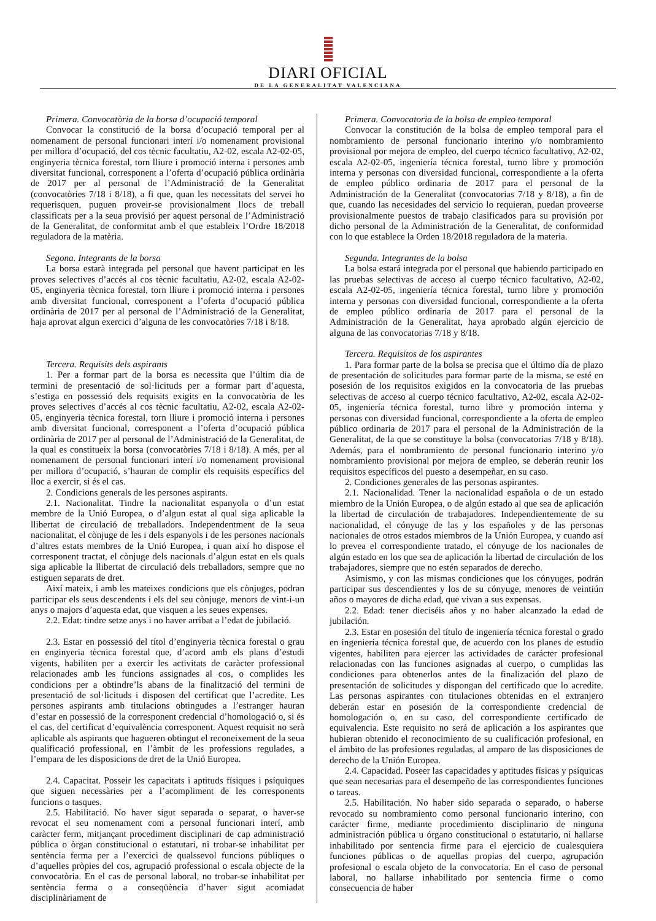DIARI OFICIAL
DE LA GENERALITAT VALENCIANA
Primera. Convocatòria de la borsa d’ocupació temporal
Convocar la constitució de la borsa d’ocupació temporal per al nomenament de personal funcionari interí i/o nomenament provisional per millora d’ocupació, del cos tècnic facultatiu, A2-02, escala A2-02-05, enginyeria tècnica forestal, torn lliure i promoció interna i persones amb diversitat funcional, corresponent a l’oferta d’ocupació pública ordinària de 2017 per al personal de l’Administració de la Generalitat (convocatòries 7/18 i 8/18), a fi que, quan les necessitats del servei ho requerisquen, puguen proveir-se provisionalment llocs de treball classificats per a la seua provisió per aquest personal de l’Administració de la Generalitat, de conformitat amb el que estableix l’Ordre 18/2018 reguladora de la matèria.
Segona. Integrants de la borsa
La borsa estarà integrada pel personal que havent participat en les proves selectives d’accés al cos tècnic facultatiu, A2-02, escala A2-02-05, enginyeria tècnica forestal, torn lliure i promoció interna i persones amb diversitat funcional, corresponent a l’oferta d’ocupació pública ordinària de 2017 per al personal de l’Administració de la Generalitat, haja aprovat algun exercici d’alguna de les convocatòries 7/18 i 8/18.
Tercera. Requisits dels aspirants
1. Per a formar part de la borsa es necessita que l’últim dia de termini de presentació de sol·licituds per a formar part d’aquesta, s’estiga en possessió dels requisits exigits en la convocatòria de les proves selectives d’accés al cos tècnic facultatiu, A2-02, escala A2-02-05, enginyeria tècnica forestal, torn lliure i promoció interna i persones amb diversitat funcional, corresponent a l’oferta d’ocupació pública ordinària de 2017 per al personal de l’Administració de la Generalitat, de la qual es constitueix la borsa (convocatòries 7/18 i 8/18). A més, per al nomenament de personal funcionari interí i/o nomenament provisional per millora d’ocupació, s’hauran de complir els requisits específics del lloc a exercir, si és el cas.
2. Condicions generals de les persones aspirants.
2.1. Nacionalitat. Tindre la nacionalitat espanyola o d’un estat membre de la Unió Europea, o d’algun estat al qual siga aplicable la llibertat de circulació de treballadors. Independentment de la seua nacionalitat, el cònjuge de les i dels espanyols i de les persones nacionals d’altres estats membres de la Unió Europea, i quan així ho dispose el corresponent tractat, el cònjuge dels nacionals d’algun estat en els quals siga aplicable la llibertat de circulació dels treballadors, sempre que no estiguen separats de dret.
Així mateix, i amb les mateixes condicions que els cònjuges, podran participar els seus descendents i els del seu cònjuge, menors de vint-i-un anys o majors d’aquesta edat, que visquen a les seues expenses.
2.2. Edat: tindre setze anys i no haver arribat a l’edat de jubilació.
2.3. Estar en possessió del títol d’enginyeria tècnica forestal o grau en enginyeria tècnica forestal que, d’acord amb els plans d’estudi vigents, habiliten per a exercir les activitats de caràcter professional relacionades amb les funcions assignades al cos, o complides les condicions per a obtindre’ls abans de la finalització del termini de presentació de sol·licituds i disposen del certificat que l’acredite. Les persones aspirants amb titulacions obtingudes a l’estranger hauran d’estar en possessió de la corresponent credencial d’homologació o, si és el cas, del certificat d’equivalència corresponent. Aquest requisit no serà aplicable als aspirants que hagueren obtingut el reconeixement de la seua qualificació professional, en l’àmbit de les professions regulades, a l’empara de les disposicions de dret de la Unió Europea.
2.4. Capacitat. Posseir les capacitats i aptituds físiques i psíquiques que siguen necessàries per a l’acompliment de les corresponents funcions o tasques.
2.5. Habilitació. No haver sigut separada o separat, o haver-se revocat el seu nomenament com a personal funcionari interí, amb caràcter ferm, mitjançant procediment disciplinari de cap administració pública o òrgan constitucional o estatutari, ni trobar-se inhabilitat per sentència ferma per a l’exercici de qualssevol funcions públiques o d’aquelles pròpies del cos, agrupació professional o escala objecte de la convocatòria. En el cas de personal laboral, no trobar-se inhabilitat per sentència ferma o a conseqüència d’haver sigut acomiadat disciplinàriament de
Primera. Convocatoria de la bolsa de empleo temporal
Convocar la constitución de la bolsa de empleo temporal para el nombramiento de personal funcionario interino y/o nombramiento provisional por mejora de empleo, del cuerpo técnico facultativo, A2-02, escala A2-02-05, ingeniería técnica forestal, turno libre y promoción interna y personas con diversidad funcional, correspondiente a la oferta de empleo público ordinaria de 2017 para el personal de la Administración de la Generalitat (convocatorias 7/18 y 8/18), a fin de que, cuando las necesidades del servicio lo requieran, puedan proveerse provisionalmente puestos de trabajo clasificados para su provisión por dicho personal de la Administración de la Generalitat, de conformidad con lo que establece la Orden 18/2018 reguladora de la materia.
Segunda. Integrantes de la bolsa
La bolsa estará integrada por el personal que habiendo participado en las pruebas selectivas de acceso al cuerpo técnico facultativo, A2-02, escala A2-02-05, ingeniería técnica forestal, turno libre y promoción interna y personas con diversidad funcional, correspondiente a la oferta de empleo público ordinaria de 2017 para el personal de la Administración de la Generalitat, haya aprobado algún ejercicio de alguna de las convocatorias 7/18 y 8/18.
Tercera. Requisitos de los aspirantes
1. Para formar parte de la bolsa se precisa que el último día de plazo de presentación de solicitudes para formar parte de la misma, se esté en posesión de los requisitos exigidos en la convocatoria de las pruebas selectivas de acceso al cuerpo técnico facultativo, A2-02, escala A2-02-05, ingeniería técnica forestal, turno libre y promoción interna y personas con diversidad funcional, correspondiente a la oferta de empleo público ordinaria de 2017 para el personal de la Administración de la Generalitat, de la que se constituye la bolsa (convocatorias 7/18 y 8/18). Además, para el nombramiento de personal funcionario interino y/o nombramiento provisional por mejora de empleo, se deberán reunir los requisitos específicos del puesto a desempeñar, en su caso.
2. Condiciones generales de las personas aspirantes.
2.1. Nacionalidad. Tener la nacionalidad española o de un estado miembro de la Unión Europea, o de algún estado al que sea de aplicación la libertad de circulación de trabajadores. Independientemente de su nacionalidad, el cónyuge de las y los españoles y de las personas nacionales de otros estados miembros de la Unión Europea, y cuando así lo prevea el correspondiente tratado, el cónyuge de los nacionales de algún estado en los que sea de aplicación la libertad de circulación de los trabajadores, siempre que no estén separados de derecho.
Asimismo, y con las mismas condiciones que los cónyuges, podrán participar sus descendientes y los de su cónyuge, menores de veintiún años o mayores de dicha edad, que vivan a sus expensas.
2.2. Edad: tener dieciséis años y no haber alcanzado la edad de jubilación.
2.3. Estar en posesión del título de ingeniería técnica forestal o grado en ingeniería técnica forestal que, de acuerdo con los planes de estudio vigentes, habiliten para ejercer las actividades de carácter profesional relacionadas con las funciones asignadas al cuerpo, o cumplidas las condiciones para obtenerlos antes de la finalización del plazo de presentación de solicitudes y dispongan del certificado que lo acredite. Las personas aspirantes con titulaciones obtenidas en el extranjero deberán estar en posesión de la correspondiente credencial de homologación o, en su caso, del correspondiente certificado de equivalencia. Este requisito no será de aplicación a los aspirantes que hubieran obtenido el reconocimiento de su cualificación profesional, en el ámbito de las profesiones reguladas, al amparo de las disposiciones de derecho de la Unión Europea.
2.4. Capacidad. Poseer las capacidades y aptitudes físicas y psíquicas que sean necesarias para el desempeño de las correspondientes funciones o tareas.
2.5. Habilitación. No haber sido separada o separado, o haberse revocado su nombramiento como personal funcionario interino, con carácter firme, mediante procedimiento disciplinario de ninguna administración pública u órgano constitucional o estatutario, ni hallarse inhabilitado por sentencia firme para el ejercicio de cualesquiera funciones públicas o de aquellas propias del cuerpo, agrupación profesional o escala objeto de la convocatoria. En el caso de personal laboral, no hallarse inhabilitado por sentencia firme o como consecuencia de haber